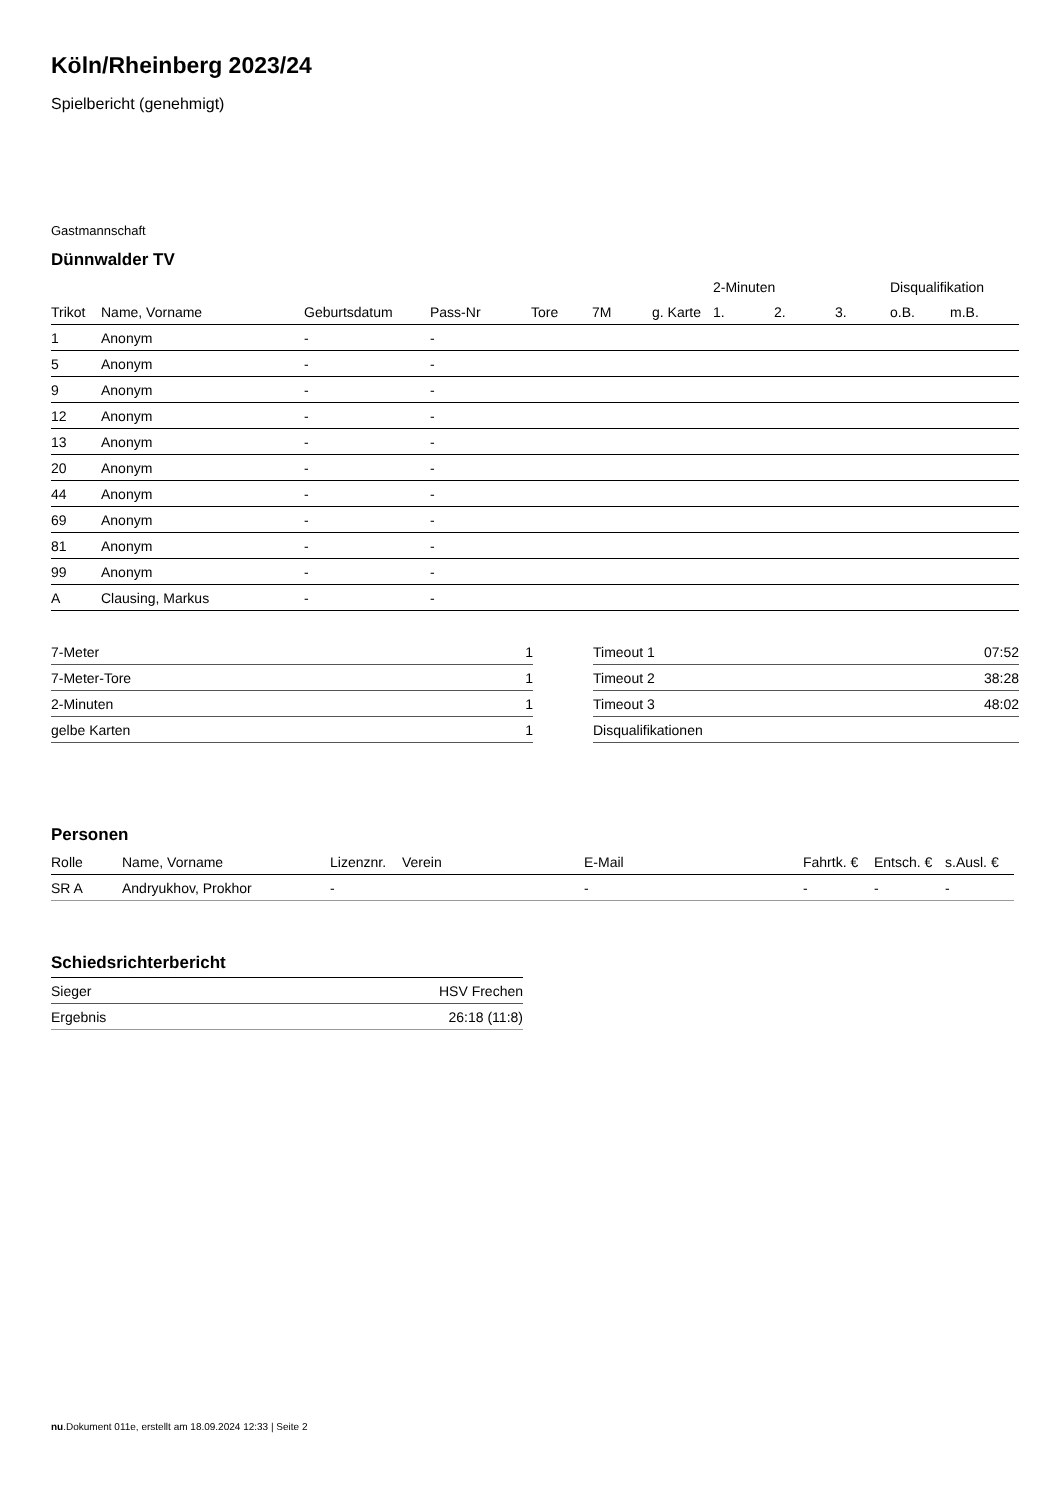Köln/Rheinberg 2023/24
Spielbericht (genehmigt)
Gastmannschaft
Dünnwalder TV
| | | | | | | | 2-Minuten | | | Disqualifikation | |
| --- | --- | --- | --- | --- | --- | --- | --- | --- | --- | --- | --- |
| Trikot | Name, Vorname | Geburtsdatum | Pass-Nr | Tore | 7M | g. Karte | 1. | 2. | 3. | o.B. | m.B. |
| 1 | Anonym | - | - | | | | | | | | |
| 5 | Anonym | - | - | | | | | | | | |
| 9 | Anonym | - | - | | | | | | | | |
| 12 | Anonym | - | - | | | | | | | | |
| 13 | Anonym | - | - | | | | | | | | |
| 20 | Anonym | - | - | | | | | | | | |
| 44 | Anonym | - | - | | | | | | | | |
| 69 | Anonym | - | - | | | | | | | | |
| 81 | Anonym | - | - | | | | | | | | |
| 99 | Anonym | - | - | | | | | | | | |
| A | Clausing, Markus | - | - | | | | | | | | |
| 7-Meter | 1 |
| 7-Meter-Tore | 1 |
| 2-Minuten | 1 |
| gelbe Karten | 1 |
| Timeout 1 | 07:52 |
| Timeout 2 | 38:28 |
| Timeout 3 | 48:02 |
| Disqualifikationen | |
Personen
| Rolle | Name, Vorname | Lizenznr. | Verein | E-Mail | Fahrtk. € | Entsch. € | s.Ausl. € |
| --- | --- | --- | --- | --- | --- | --- | --- |
| SR A | Andryukhov, Prokhor | - | | - | - | - | - |
Schiedsrichterbericht
| Sieger | HSV Frechen |
| Ergebnis | 26:18 (11:8) |
nu.Dokument 011e, erstellt am 18.09.2024 12:33 | Seite 2